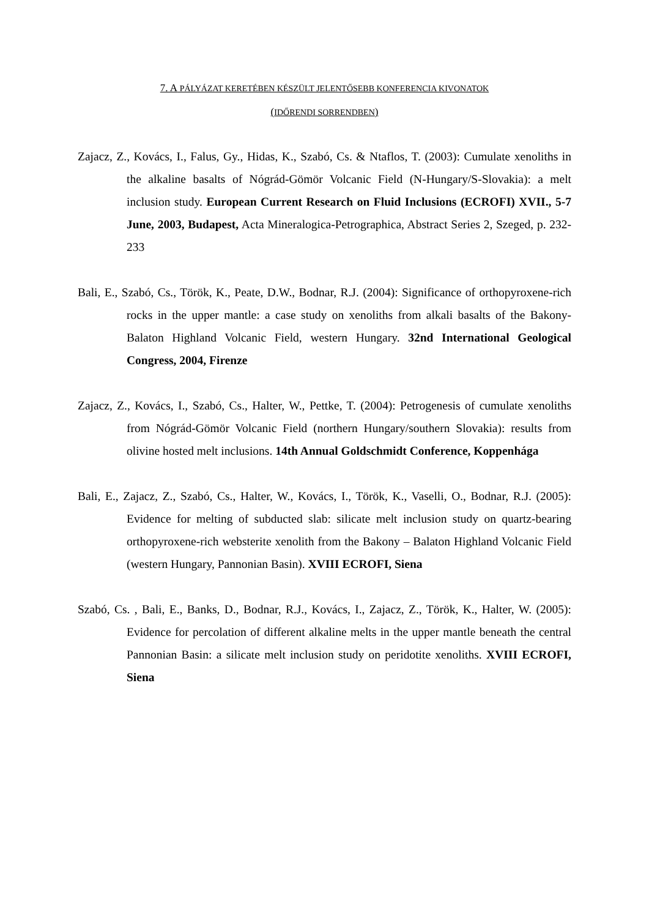7. A PÁLYÁZAT KERETÉBEN KÉSZÜLT JELENTŐSEBB KONFERENCIA KIVONATOK
(IDŐRENDI SORRENDBEN)
Zajacz, Z., Kovács, I., Falus, Gy., Hidas, K., Szabó, Cs. & Ntaflos, T. (2003): Cumulate xenoliths in the alkaline basalts of Nógrád-Gömör Volcanic Field (N-Hungary/S-Slovakia): a melt inclusion study. European Current Research on Fluid Inclusions (ECROFI) XVII., 5-7 June, 2003, Budapest, Acta Mineralogica-Petrographica, Abstract Series 2, Szeged, p. 232-233
Bali, E., Szabó, Cs., Török, K., Peate, D.W., Bodnar, R.J. (2004): Significance of orthopyroxene-rich rocks in the upper mantle: a case study on xenoliths from alkali basalts of the Bakony-Balaton Highland Volcanic Field, western Hungary. 32nd International Geological Congress, 2004, Firenze
Zajacz, Z., Kovács, I., Szabó, Cs., Halter, W., Pettke, T. (2004): Petrogenesis of cumulate xenoliths from Nógrád-Gömör Volcanic Field (northern Hungary/southern Slovakia): results from olivine hosted melt inclusions. 14th Annual Goldschmidt Conference, Koppenhága
Bali, E., Zajacz, Z., Szabó, Cs., Halter, W., Kovács, I., Török, K., Vaselli, O., Bodnar, R.J. (2005): Evidence for melting of subducted slab: silicate melt inclusion study on quartz-bearing orthopyroxene-rich websterite xenolith from the Bakony – Balaton Highland Volcanic Field (western Hungary, Pannonian Basin). XVIII ECROFI, Siena
Szabó, Cs. , Bali, E., Banks, D., Bodnar, R.J., Kovács, I., Zajacz, Z., Török, K., Halter, W. (2005): Evidence for percolation of different alkaline melts in the upper mantle beneath the central Pannonian Basin: a silicate melt inclusion study on peridotite xenoliths. XVIII ECROFI, Siena